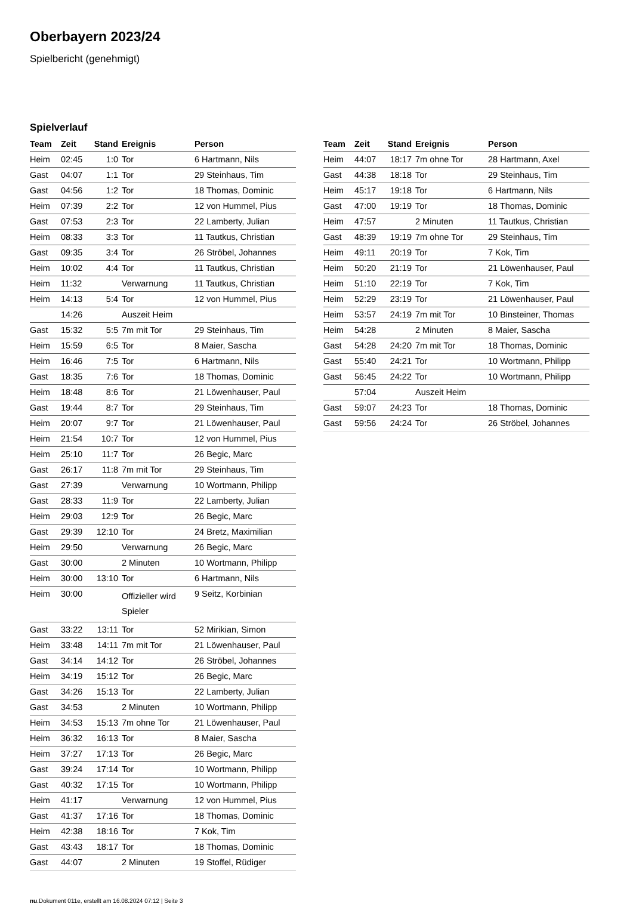Oberbayern 2023/24
Spielbericht (genehmigt)
Spielverlauf
| Team | Zeit | Stand | Ereignis | Person |
| --- | --- | --- | --- | --- |
| Heim | 02:45 | 1:0 | Tor | 6 Hartmann, Nils |
| Gast | 04:07 | 1:1 | Tor | 29 Steinhaus, Tim |
| Gast | 04:56 | 1:2 | Tor | 18 Thomas, Dominic |
| Heim | 07:39 | 2:2 | Tor | 12 von Hummel, Pius |
| Gast | 07:53 | 2:3 | Tor | 22 Lamberty, Julian |
| Heim | 08:33 | 3:3 | Tor | 11 Tautkus, Christian |
| Gast | 09:35 | 3:4 | Tor | 26 Ströbel, Johannes |
| Heim | 10:02 | 4:4 | Tor | 11 Tautkus, Christian |
| Heim | 11:32 | | Verwarnung | 11 Tautkus, Christian |
| Heim | 14:13 | 5:4 | Tor | 12 von Hummel, Pius |
| | 14:26 | | Auszeit Heim | |
| Gast | 15:32 | 5:5 | 7m mit Tor | 29 Steinhaus, Tim |
| Heim | 15:59 | 6:5 | Tor | 8 Maier, Sascha |
| Heim | 16:46 | 7:5 | Tor | 6 Hartmann, Nils |
| Gast | 18:35 | 7:6 | Tor | 18 Thomas, Dominic |
| Heim | 18:48 | 8:6 | Tor | 21 Löwenhauser, Paul |
| Gast | 19:44 | 8:7 | Tor | 29 Steinhaus, Tim |
| Heim | 20:07 | 9:7 | Tor | 21 Löwenhauser, Paul |
| Heim | 21:54 | 10:7 | Tor | 12 von Hummel, Pius |
| Heim | 25:10 | 11:7 | Tor | 26 Begic, Marc |
| Gast | 26:17 | 11:8 | 7m mit Tor | 29 Steinhaus, Tim |
| Gast | 27:39 | | Verwarnung | 10 Wortmann, Philipp |
| Gast | 28:33 | 11:9 | Tor | 22 Lamberty, Julian |
| Heim | 29:03 | 12:9 | Tor | 26 Begic, Marc |
| Gast | 29:39 | 12:10 | Tor | 24 Bretz, Maximilian |
| Heim | 29:50 | | Verwarnung | 26 Begic, Marc |
| Gast | 30:00 | | 2 Minuten | 10 Wortmann, Philipp |
| Heim | 30:00 | 13:10 | Tor | 6 Hartmann, Nils |
| Heim | 30:00 | | Offizieller wird Spieler | 9 Seitz, Korbinian |
| Gast | 33:22 | 13:11 | Tor | 52 Mirikian, Simon |
| Heim | 33:48 | 14:11 | 7m mit Tor | 21 Löwenhauser, Paul |
| Gast | 34:14 | 14:12 | Tor | 26 Ströbel, Johannes |
| Heim | 34:19 | 15:12 | Tor | 26 Begic, Marc |
| Gast | 34:26 | 15:13 | Tor | 22 Lamberty, Julian |
| Gast | 34:53 | | 2 Minuten | 10 Wortmann, Philipp |
| Heim | 34:53 | 15:13 | 7m ohne Tor | 21 Löwenhauser, Paul |
| Heim | 36:32 | 16:13 | Tor | 8 Maier, Sascha |
| Heim | 37:27 | 17:13 | Tor | 26 Begic, Marc |
| Gast | 39:24 | 17:14 | Tor | 10 Wortmann, Philipp |
| Gast | 40:32 | 17:15 | Tor | 10 Wortmann, Philipp |
| Heim | 41:17 | | Verwarnung | 12 von Hummel, Pius |
| Gast | 41:37 | 17:16 | Tor | 18 Thomas, Dominic |
| Heim | 42:38 | 18:16 | Tor | 7 Kok, Tim |
| Gast | 43:43 | 18:17 | Tor | 18 Thomas, Dominic |
| Gast | 44:07 | | 2 Minuten | 19 Stoffel, Rüdiger |
| Team | Zeit | Stand | Ereignis | Person |
| --- | --- | --- | --- | --- |
| Heim | 44:07 | 18:17 | 7m ohne Tor | 28 Hartmann, Axel |
| Gast | 44:38 | 18:18 | Tor | 29 Steinhaus, Tim |
| Heim | 45:17 | 19:18 | Tor | 6 Hartmann, Nils |
| Gast | 47:00 | 19:19 | Tor | 18 Thomas, Dominic |
| Heim | 47:57 | | 2 Minuten | 11 Tautkus, Christian |
| Gast | 48:39 | 19:19 | 7m ohne Tor | 29 Steinhaus, Tim |
| Heim | 49:11 | 20:19 | Tor | 7 Kok, Tim |
| Heim | 50:20 | 21:19 | Tor | 21 Löwenhauser, Paul |
| Heim | 51:10 | 22:19 | Tor | 7 Kok, Tim |
| Heim | 52:29 | 23:19 | Tor | 21 Löwenhauser, Paul |
| Heim | 53:57 | 24:19 | 7m mit Tor | 10 Binsteiner, Thomas |
| Heim | 54:28 | | 2 Minuten | 8 Maier, Sascha |
| Gast | 54:28 | 24:20 | 7m mit Tor | 18 Thomas, Dominic |
| Gast | 55:40 | 24:21 | Tor | 10 Wortmann, Philipp |
| Gast | 56:45 | 24:22 | Tor | 10 Wortmann, Philipp |
| | 57:04 | | Auszeit Heim | |
| Gast | 59:07 | 24:23 | Tor | 18 Thomas, Dominic |
| Gast | 59:56 | 24:24 | Tor | 26 Ströbel, Johannes |
nu.Dokument 011e, erstellt am 16.08.2024 07:12 | Seite 3